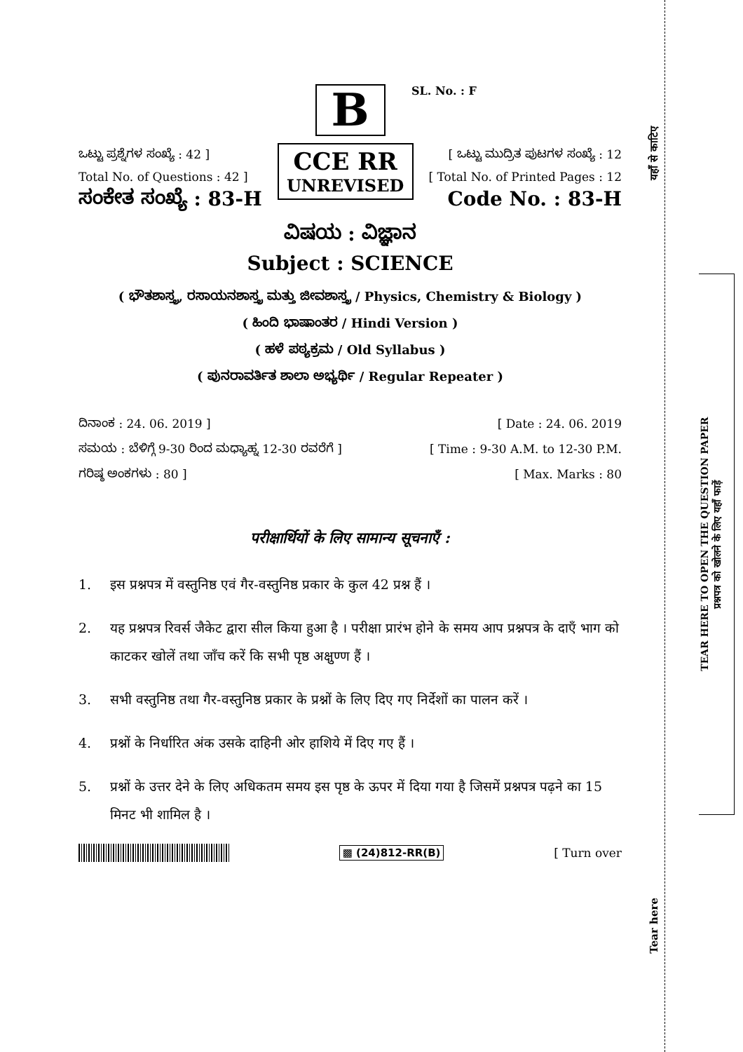B
SL. No. : F
ಒಟ್ಟು ಪ್ರಶ್ನೆಗಳ ಸಂಖ್ಯೆ : 42 ]
Total No. of Questions : 42 ]
ಸಂಕೇತ ಸಂಖ್ಯೆ : 83-H
CCE RR
UNREVISED
[ ಒಟ್ಟು ಮುದ್ರಿತ ಪುಟಗಳ ಸಂಖ್ಯೆ : 12
[ Total No. of Printed Pages : 12
Code No. : 83-H
ವಿಷಯ : ವಿಜ್ಞಾನ
Subject : SCIENCE
( ಭೌತಶಾಸ್ತ್ರ, ರಸಾಯನಶಾಸ್ತ್ರ ಮತ್ತು ಜೀವಶಾಸ್ತ್ರ / Physics, Chemistry & Biology )
( ಹಿಂದಿ ಭಾಷಾಂತರ / Hindi Version )
( ಹಳೆ ಪಠ್ಯಕ್ರಮ / Old Syllabus )
( ಪುನರಾವರ್ತಿತ ಶಾಲಾ ಅಭ್ಯರ್ಥಿ / Regular Repeater )
ದಿನಾಂಕ : 24. 06. 2019 ]
ಸಮಯ : ಬೆಳಿಗ್ಗೆ 9-30 ರಿಂದ ಮಧ್ಯಾಹ್ನ 12-30 ರವರೆಗೆ ]
ಗರಿಷ್ಠ ಅಂಕಗಳು : 80 ]
[ Date : 24. 06. 2019
[ Time : 9-30 A.M. to 12-30 P.M.
[ Max. Marks : 80
परीक्षार्थियों के लिए सामान्य सूचनाएँ :
1. इस प्रश्नपत्र में वस्तुनिष्ठ एवं गैर-वस्तुनिष्ठ प्रकार के कुल 42 प्रश्न हैं ।
2. यह प्रश्नपत्र रिवर्स जैकेट द्वारा सील किया हुआ है । परीक्षा प्रारंभ होने के समय आप प्रश्नपत्र के दाएँ भाग को काटकर खोलें तथा जाँच करें कि सभी पृष्ठ अक्षुण्ण हैं ।
3. सभी वस्तुनिष्ठ तथा गैर-वस्तुनिष्ठ प्रकार के प्रश्नों के लिए दिए गए निर्देशों का पालन करें ।
4. प्रश्नों के निर्धारित अंक उसके दाहिनी ओर हाशिये में दिए गए हैं ।
5. प्रश्नों के उत्तर देने के लिए अधिकतम समय इस पृष्ठ के ऊपर में दिया गया है जिसमें प्रश्नपत्र पढ़ने का 15 मिनट भी शामिल है ।
▩ (24)812-RR(B) [ Turn over
यहाँ से काटिए
TEAR HERE TO OPEN THE QUESTION PAPER
प्रश्नपत्र को खोलने के लिए यहाँ फाड़ें
Tear here